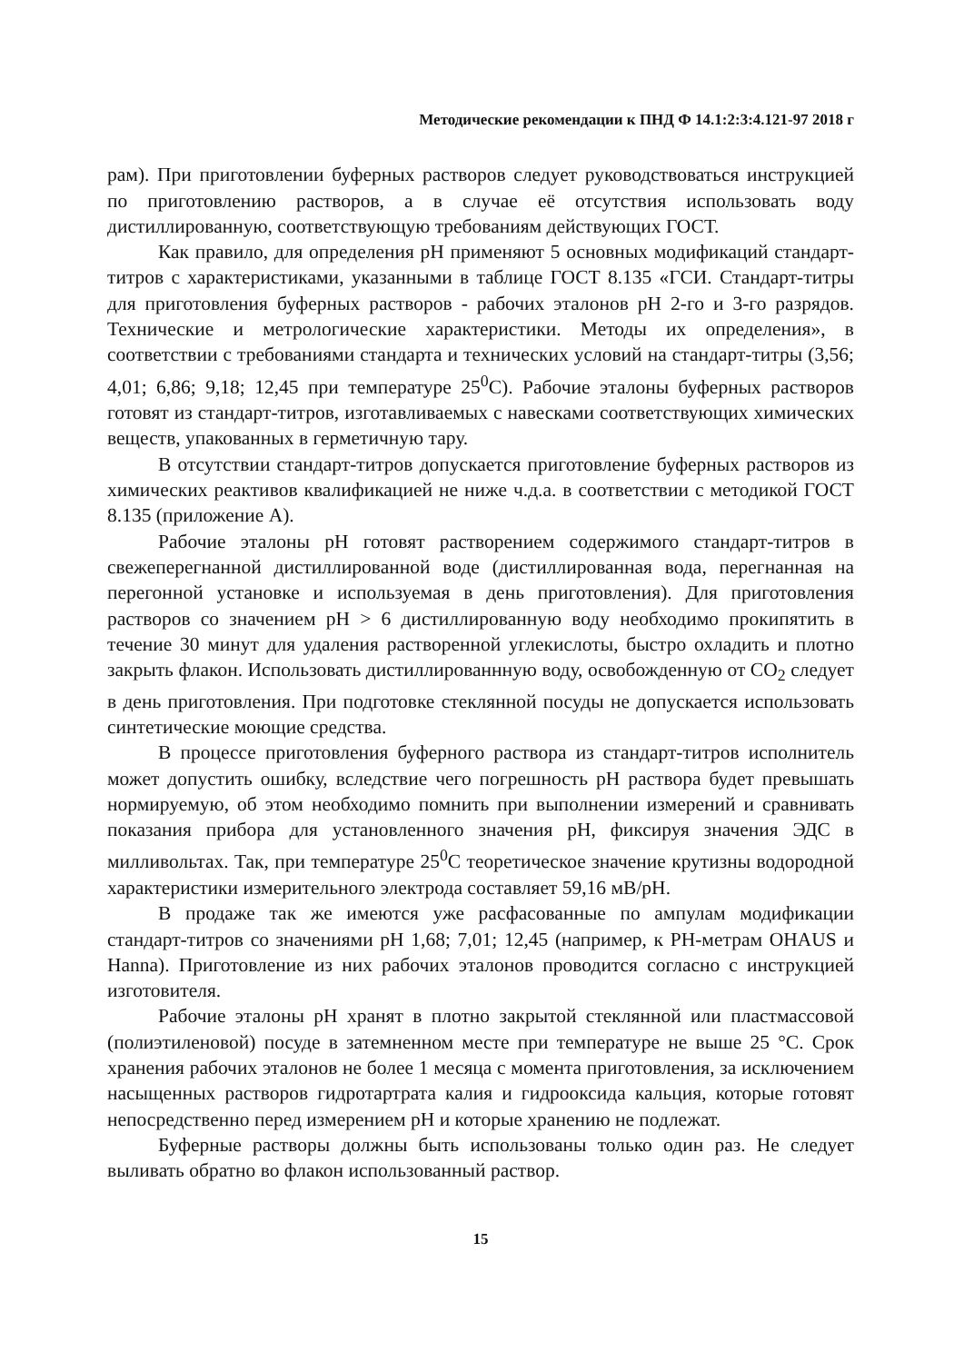Методические рекомендации к ПНД Ф 14.1:2:3:4.121-97 2018 г
рам). При приготовлении буферных растворов следует руководствоваться инструкцией по приготовлению растворов, а в случае её отсутствия использовать воду дистиллированную, соответствующую требованиям действующих ГОСТ.
Как правило, для определения pH применяют 5 основных модификаций стандарт-титров с характеристиками, указанными в таблице ГОСТ 8.135 «ГСИ. Стандарт-титры для приготовления буферных растворов - рабочих эталонов pH 2-го и 3-го разрядов. Технические и метрологические характеристики. Методы их определения», в соответствии с требованиями стандарта и технических условий на стандарт-титры (3,56; 4,01; 6,86; 9,18; 12,45 при температуре 25<sup>0</sup>С). Рабочие эталоны буферных растворов готовят из стандарт-титров, изготавливаемых с навесками соответствующих химических веществ, упакованных в герметичную тару.
В отсутствии стандарт-титров допускается приготовление буферных растворов из химических реактивов квалификацией не ниже ч.д.а. в соответствии с методикой ГОСТ 8.135 (приложение А).
Рабочие эталоны pH готовят растворением содержимого стандарт-титров в свежеперегнанной дистиллированной воде (дистиллированная вода, перегнанная на перегонной установке и используемая в день приготовления). Для приготовления растворов со значением pH > 6 дистиллированную воду необходимо прокипятить в течение 30 минут для удаления растворенной углекислоты, быстро охладить и плотно закрыть флакон. Использовать дистиллированнную воду, освобожденную от СО<sub>2</sub> следует в день приготовления. При подготовке стеклянной посуды не допускается использовать синтетические моющие средства.
В процессе приготовления буферного раствора из стандарт-титров исполнитель может допустить ошибку, вследствие чего погрешность pH раствора будет превышать нормируемую, об этом необходимо помнить при выполнении измерений и сравнивать показания прибора для установленного значения pH, фиксируя значения ЭДС в милливольтах. Так, при температуре 25<sup>0</sup>С теоретическое значение крутизны водородной характеристики измерительного электрода составляет 59,16 мВ/pH.
В продаже так же имеются уже расфасованные по ампулам модификации стандарт-титров со значениями pH 1,68; 7,01; 12,45 (например, к РН-метрам OHAUS и Hanna). Приготовление из них рабочих эталонов проводится согласно с инструкцией изготовителя.
Рабочие эталоны pH хранят в плотно закрытой стеклянной или пластмассовой (полиэтиленовой) посуде в затемненном месте при температуре не выше 25 °С. Срок хранения рабочих эталонов не более 1 месяца с момента приготовления, за исключением насыщенных растворов гидротартрата калия и гидрооксида кальция, которые готовят непосредственно перед измерением pH и которые хранению не подлежат.
Буферные растворы должны быть использованы только один раз. Не следует выливать обратно во флакон использованный раствор.
15